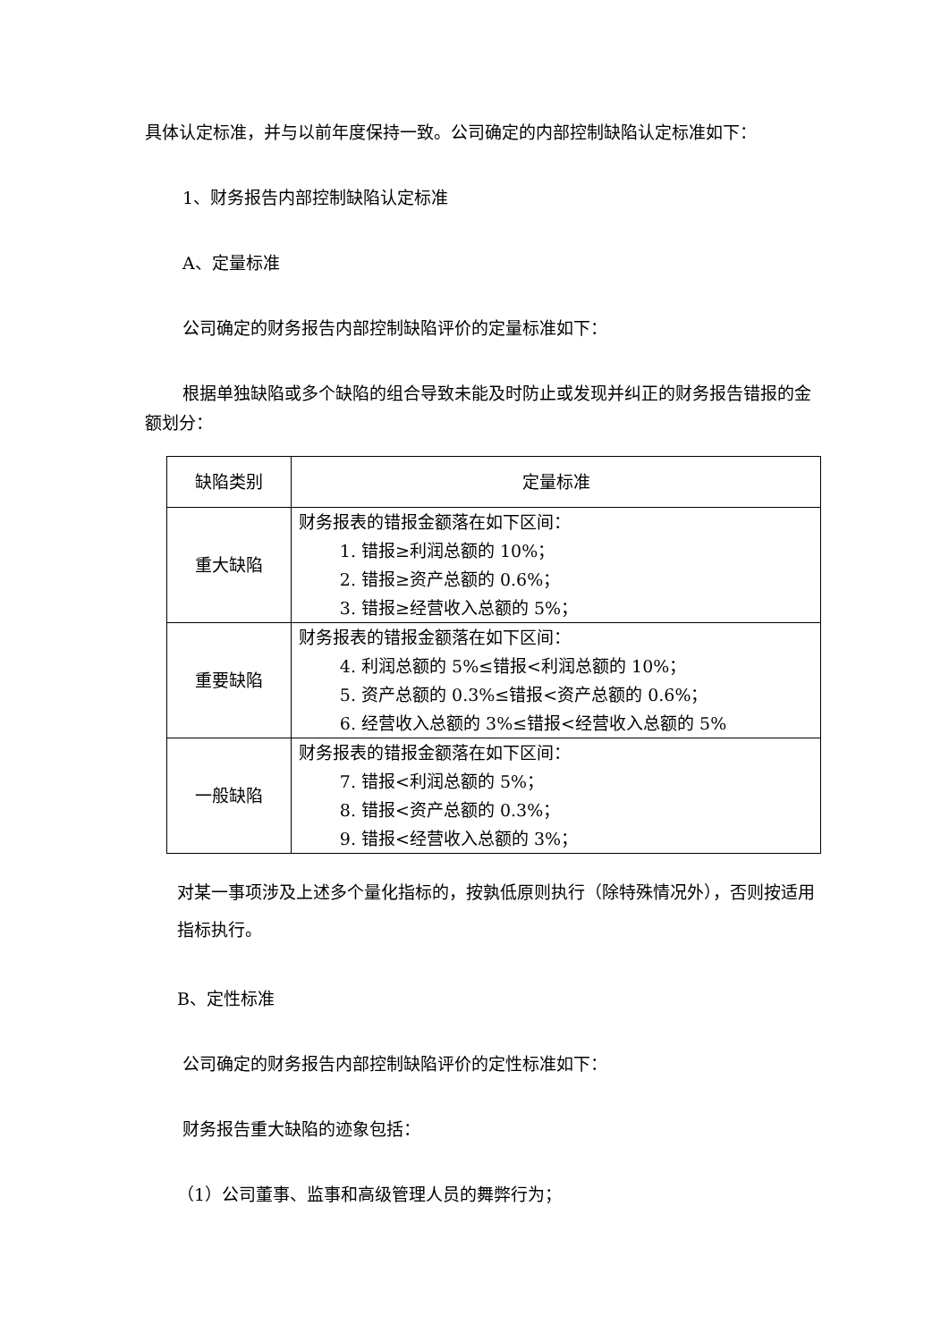具体认定标准，并与以前年度保持一致。公司确定的内部控制缺陷认定标准如下：
1、财务报告内部控制缺陷认定标准
A、定量标准
公司确定的财务报告内部控制缺陷评价的定量标准如下：
根据单独缺陷或多个缺陷的组合导致未能及时防止或发现并纠正的财务报告错报的金额划分：
| 缺陷类别 | 定量标准 |
| --- | --- |
| 重大缺陷 | 财务报表的错报金额落在如下区间： 1. 错报≥利润总额的 10%； 2. 错报≥资产总额的 0.6%； 3. 错报≥经营收入总额的 5%； |
| 重要缺陷 | 财务报表的错报金额落在如下区间： 4. 利润总额的 5%≤错报<利润总额的 10%； 5. 资产总额的 0.3%≤错报<资产总额的 0.6%； 6. 经营收入总额的 3%≤错报<经营收入总额的 5% |
| 一般缺陷 | 财务报表的错报金额落在如下区间： 7. 错报<利润总额的 5%； 8. 错报<资产总额的 0.3%； 9. 错报<经营收入总额的 3%； |
对某一事项涉及上述多个量化指标的，按孰低原则执行（除特殊情况外），否则按适用指标执行。
B、定性标准
公司确定的财务报告内部控制缺陷评价的定性标准如下：
财务报告重大缺陷的迹象包括：
（1）公司董事、监事和高级管理人员的舞弊行为；